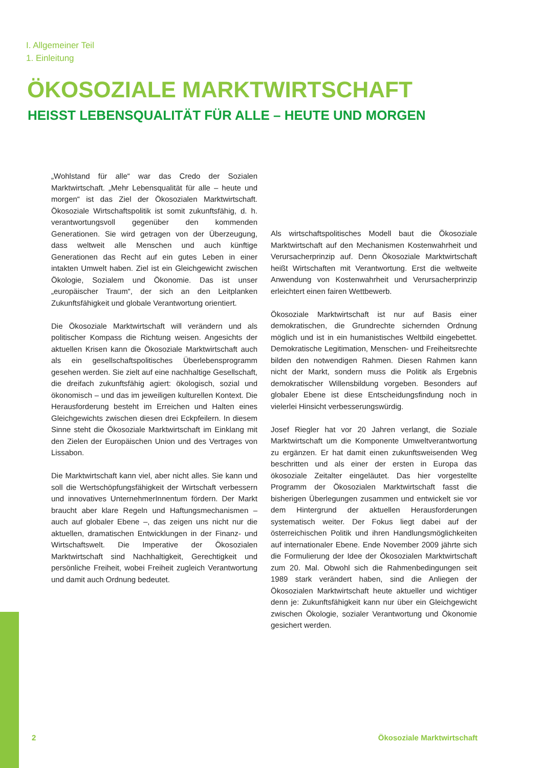I. Allgemeiner Teil
1. Einleitung
ÖKOSOZIALE MARKTWIRTSCHAFT
HEISST LEBENSQUALITÄT FÜR ALLE – HEUTE UND MORGEN
„Wohlstand für alle“ war das Credo der Sozialen Marktwirtschaft. „Mehr Lebensqualität für alle – heute und morgen“ ist das Ziel der Ökosozialen Marktwirtschaft. Ökosoziale Wirtschaftspolitik ist somit zukunftsfähig, d. h. verantwortungsvoll gegenüber den kommenden Generationen. Sie wird getragen von der Überzeugung, dass weltweit alle Menschen und auch künftige Generationen das Recht auf ein gutes Leben in einer intakten Umwelt haben. Ziel ist ein Gleichgewicht zwischen Ökologie, Sozialem und Ökonomie. Das ist unser „europäischer Traum“, der sich an den Leitplanken Zukunftsfähigkeit und globale Verantwortung orientiert.
Die Ökosoziale Marktwirtschaft will verändern und als politischer Kompass die Richtung weisen. Angesichts der aktuellen Krisen kann die Ökosoziale Marktwirtschaft auch als ein gesellschaftspolitisches Überlebensprogramm gesehen werden. Sie zielt auf eine nachhaltige Gesellschaft, die dreifach zukunftsfähig agiert: ökologisch, sozial und ökonomisch – und das im jeweiligen kulturellen Kontext. Die Herausforderung besteht im Erreichen und Halten eines Gleichgewichts zwischen diesen drei Eckpfeilern. In diesem Sinne steht die Ökosoziale Marktwirtschaft im Einklang mit den Zielen der Europäischen Union und des Vertrages von Lissabon.
Die Marktwirtschaft kann viel, aber nicht alles. Sie kann und soll die Wertschöpfungsfähigkeit der Wirtschaft verbessern und innovatives UnternehmerInnentum fördern. Der Markt braucht aber klare Regeln und Haftungsmechanismen – auch auf globaler Ebene –, das zeigen uns nicht nur die aktuellen, dramatischen Entwicklungen in der Finanz- und Wirtschaftswelt. Die Imperative der Ökosozialen Marktwirtschaft sind Nachhaltigkeit, Gerechtigkeit und persönliche Freiheit, wobei Freiheit zugleich Verantwortung und damit auch Ordnung bedeutet.
Als wirtschaftspolitisches Modell baut die Ökosoziale Marktwirtschaft auf den Mechanismen Kostenwahrheit und Verursacherprinzip auf. Denn Ökosoziale Marktwirtschaft heißt Wirtschaften mit Verantwortung. Erst die weltweite Anwendung von Kostenwahrheit und Verursacherprinzip erleichtert einen fairen Wettbewerb.
Ökosoziale Marktwirtschaft ist nur auf Basis einer demokratischen, die Grundrechte sichernden Ordnung möglich und ist in ein humanistisches Weltbild eingebettet. Demokratische Legitimation, Menschen- und Freiheitsrechte bilden den notwendigen Rahmen. Diesen Rahmen kann nicht der Markt, sondern muss die Politik als Ergebnis demokratischer Willensbildung vorgeben. Besonders auf globaler Ebene ist diese Entscheidungsfindung noch in vielerlei Hinsicht verbesserungswürdig.
Josef Riegler hat vor 20 Jahren verlangt, die Soziale Marktwirtschaft um die Komponente Umweltverantwortung zu ergänzen. Er hat damit einen zukunftsweisenden Weg beschritten und als einer der ersten in Europa das ökosoziale Zeitalter eingeläutet. Das hier vorgestellte Programm der Ökosozialen Marktwirtschaft fasst die bisherigen Überlegungen zusammen und entwickelt sie vor dem Hintergrund der aktuellen Herausforderungen systematisch weiter. Der Fokus liegt dabei auf der österreichischen Politik und ihren Handlungsmöglichkeiten auf internationaler Ebene. Ende November 2009 jährte sich die Formulierung der Idee der Ökosozialen Marktwirtschaft zum 20. Mal. Obwohl sich die Rahmenbedingungen seit 1989 stark verändert haben, sind die Anliegen der Ökosozialen Marktwirtschaft heute aktueller und wichtiger denn je: Zukunftsfähigkeit kann nur über ein Gleichgewicht zwischen Ökologie, sozialer Verantwortung und Ökonomie gesichert werden.
2 Ökosoziale Marktwirtschaft